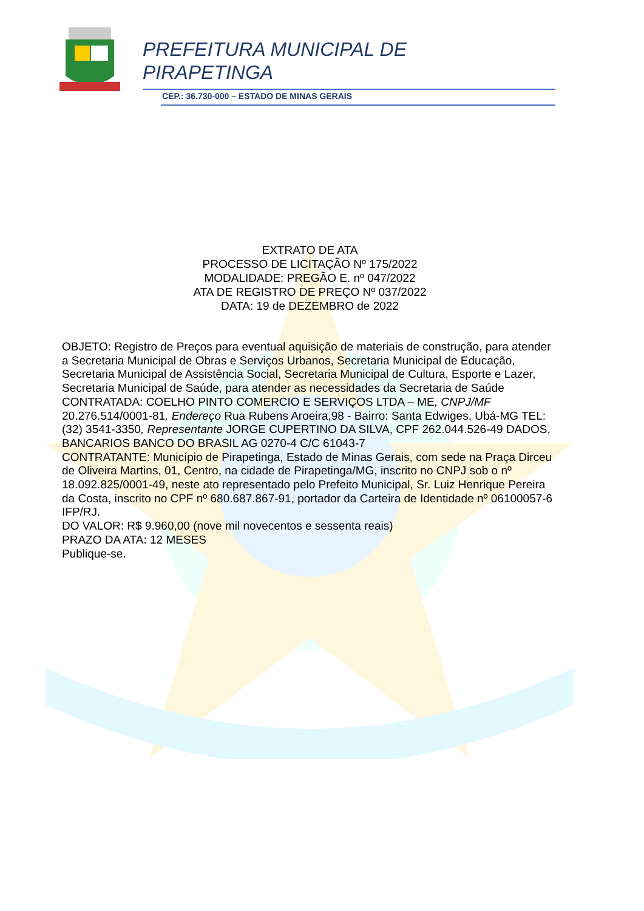PREFEITURA MUNICIPAL DE
PIRAPETINGA
CEP.: 36.730-000 – ESTADO DE MINAS GERAIS
EXTRATO DE ATA
PROCESSO DE LICITAÇÃO Nº 175/2022
MODALIDADE: PREGÃO E. nº 047/2022
ATA DE REGISTRO DE PREÇO Nº 037/2022
DATA: 19 de DEZEMBRO de 2022
OBJETO: Registro de Preços para eventual aquisição de materiais de construção, para atender a Secretaria Municipal de Obras e Serviços Urbanos, Secretaria Municipal de Educação, Secretaria Municipal de Assistência Social, Secretaria Municipal de Cultura, Esporte e Lazer, Secretaria Municipal de Saúde, para atender as necessidades da Secretaria de Saúde
CONTRATADA: COELHO PINTO COMERCIO E SERVIÇOS LTDA – ME, CNPJ/MF 20.276.514/0001-81, Endereço Rua Rubens Aroeira,98 - Bairro: Santa Edwiges, Ubá-MG TEL: (32) 3541-3350, Representante JORGE CUPERTINO DA SILVA, CPF 262.044.526-49 DADOS, BANCARIOS BANCO DO BRASIL AG 0270-4 C/C 61043-7
CONTRATANTE: Município de Pirapetinga, Estado de Minas Gerais, com sede na Praça Dirceu de Oliveira Martins, 01, Centro, na cidade de Pirapetinga/MG, inscrito no CNPJ sob o nº 18.092.825/0001-49, neste ato representado pelo Prefeito Municipal, Sr. Luiz Henrique Pereira da Costa, inscrito no CPF nº 680.687.867-91, portador da Carteira de Identidade nº 06100057-6 IFP/RJ.
DO VALOR: R$ 9.960,00 (nove mil novecentos e sessenta reais)
PRAZO DA ATA: 12 MESES
Publique-se.